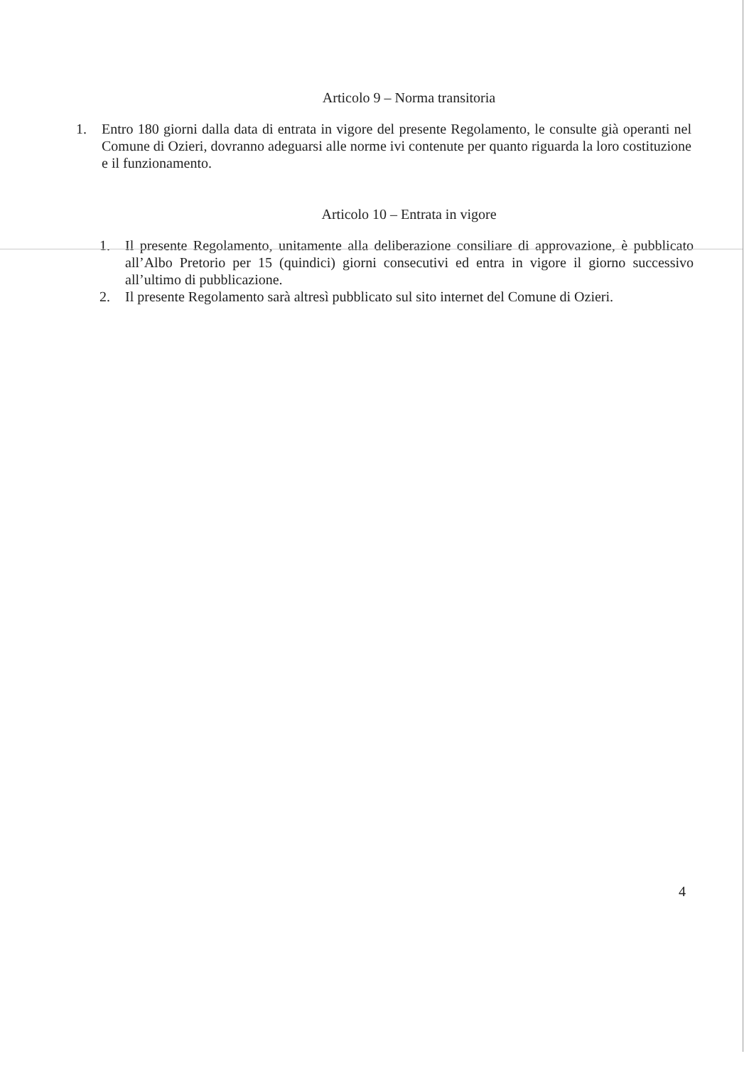Articolo 9 – Norma transitoria
1. Entro 180 giorni dalla data di entrata in vigore del presente Regolamento, le consulte già operanti nel Comune di Ozieri, dovranno adeguarsi alle norme ivi contenute per quanto riguarda la loro costituzione e il funzionamento.
Articolo 10 – Entrata in vigore
1. Il presente Regolamento, unitamente alla deliberazione consiliare di approvazione, è pubblicato all’Albo Pretorio per 15 (quindici) giorni consecutivi ed entra in vigore il giorno successivo all’ultimo di pubblicazione.
2. Il presente Regolamento sarà altresì pubblicato sul sito internet del Comune di Ozieri.
4